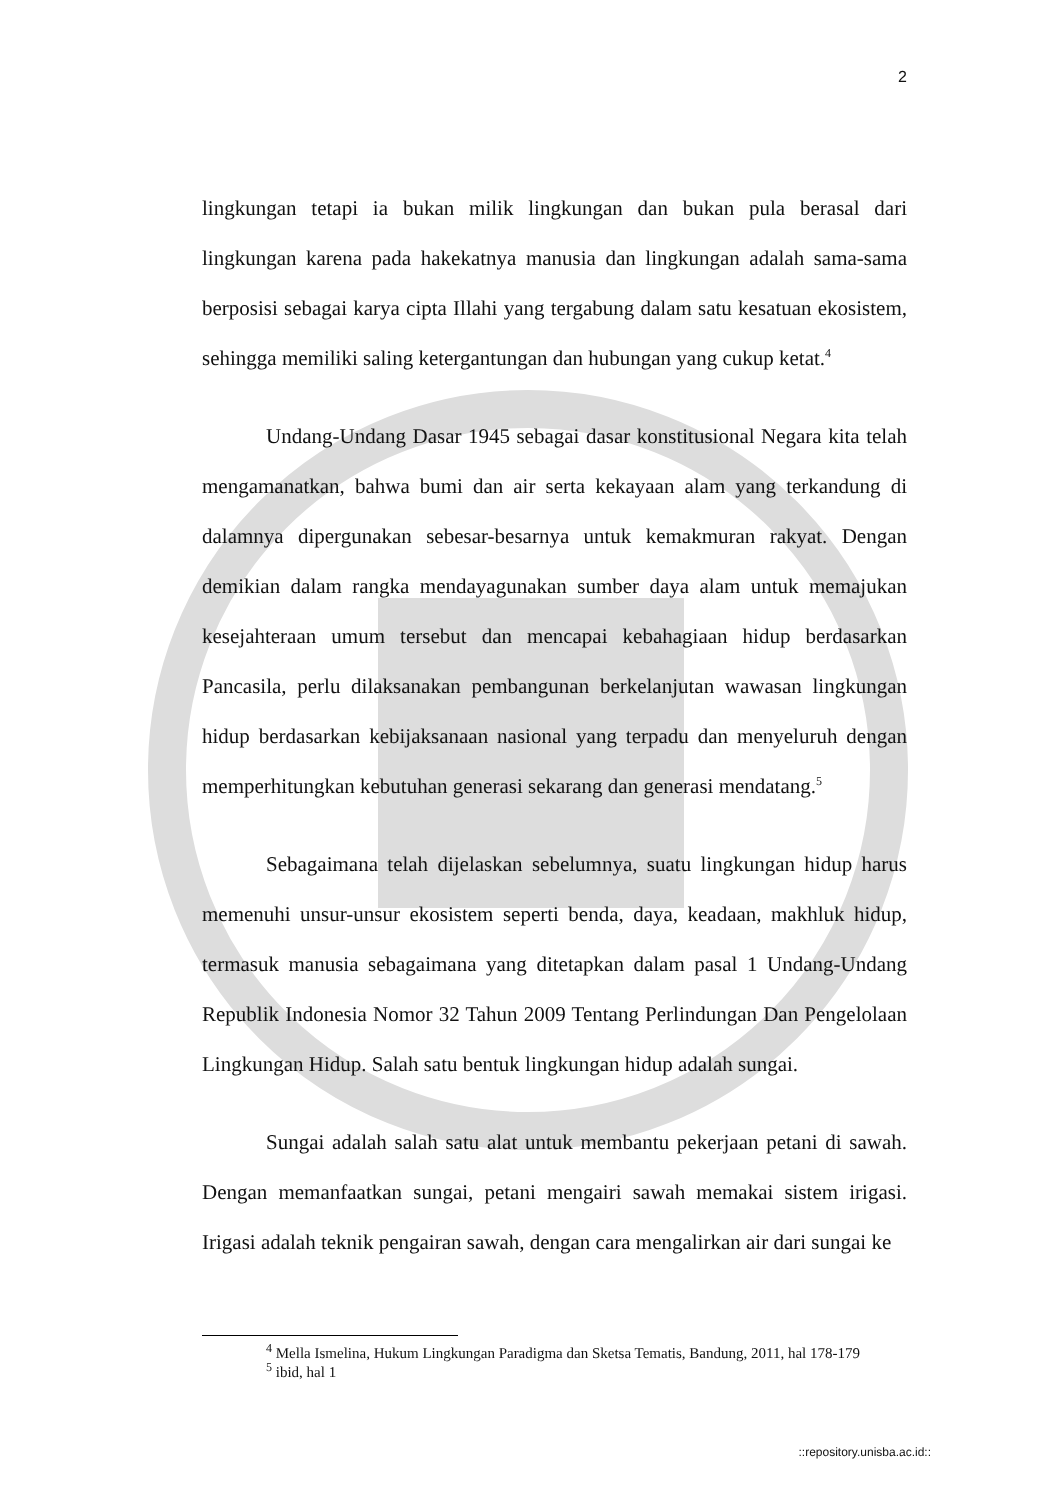2
lingkungan tetapi ia bukan milik lingkungan dan bukan pula berasal dari lingkungan karena pada hakekatnya manusia dan lingkungan adalah sama-sama berposisi sebagai karya cipta Illahi yang tergabung dalam satu kesatuan ekosistem, sehingga memiliki saling ketergantungan dan hubungan yang cukup ketat.<sup>4</sup>
Undang-Undang Dasar 1945 sebagai dasar konstitusional Negara kita telah mengamanatkan, bahwa bumi dan air serta kekayaan alam yang terkandung di dalamnya dipergunakan sebesar-besarnya untuk kemakmuran rakyat. Dengan demikian dalam rangka mendayagunakan sumber daya alam untuk memajukan kesejahteraan umum tersebut dan mencapai kebahagiaan hidup berdasarkan Pancasila, perlu dilaksanakan pembangunan berkelanjutan wawasan lingkungan hidup berdasarkan kebijaksanaan nasional yang terpadu dan menyeluruh dengan memperhitungkan kebutuhan generasi sekarang dan generasi mendatang.<sup>5</sup>
Sebagaimana telah dijelaskan sebelumnya, suatu lingkungan hidup harus memenuhi unsur-unsur ekosistem seperti benda, daya, keadaan, makhluk hidup, termasuk manusia sebagaimana yang ditetapkan dalam pasal 1 Undang-Undang Republik Indonesia Nomor 32 Tahun 2009 Tentang Perlindungan Dan Pengelolaan Lingkungan Hidup. Salah satu bentuk lingkungan hidup adalah sungai.
Sungai adalah salah satu alat untuk membantu pekerjaan petani di sawah. Dengan memanfaatkan sungai, petani mengairi sawah memakai sistem irigasi. Irigasi adalah teknik pengairan sawah, dengan cara mengalirkan air dari sungai ke
<sup>4</sup> Mella Ismelina, Hukum Lingkungan Paradigma dan Sketsa Tematis, Bandung, 2011, hal 178-179
<sup>5</sup> ibid, hal 1
::repository.unisba.ac.id::